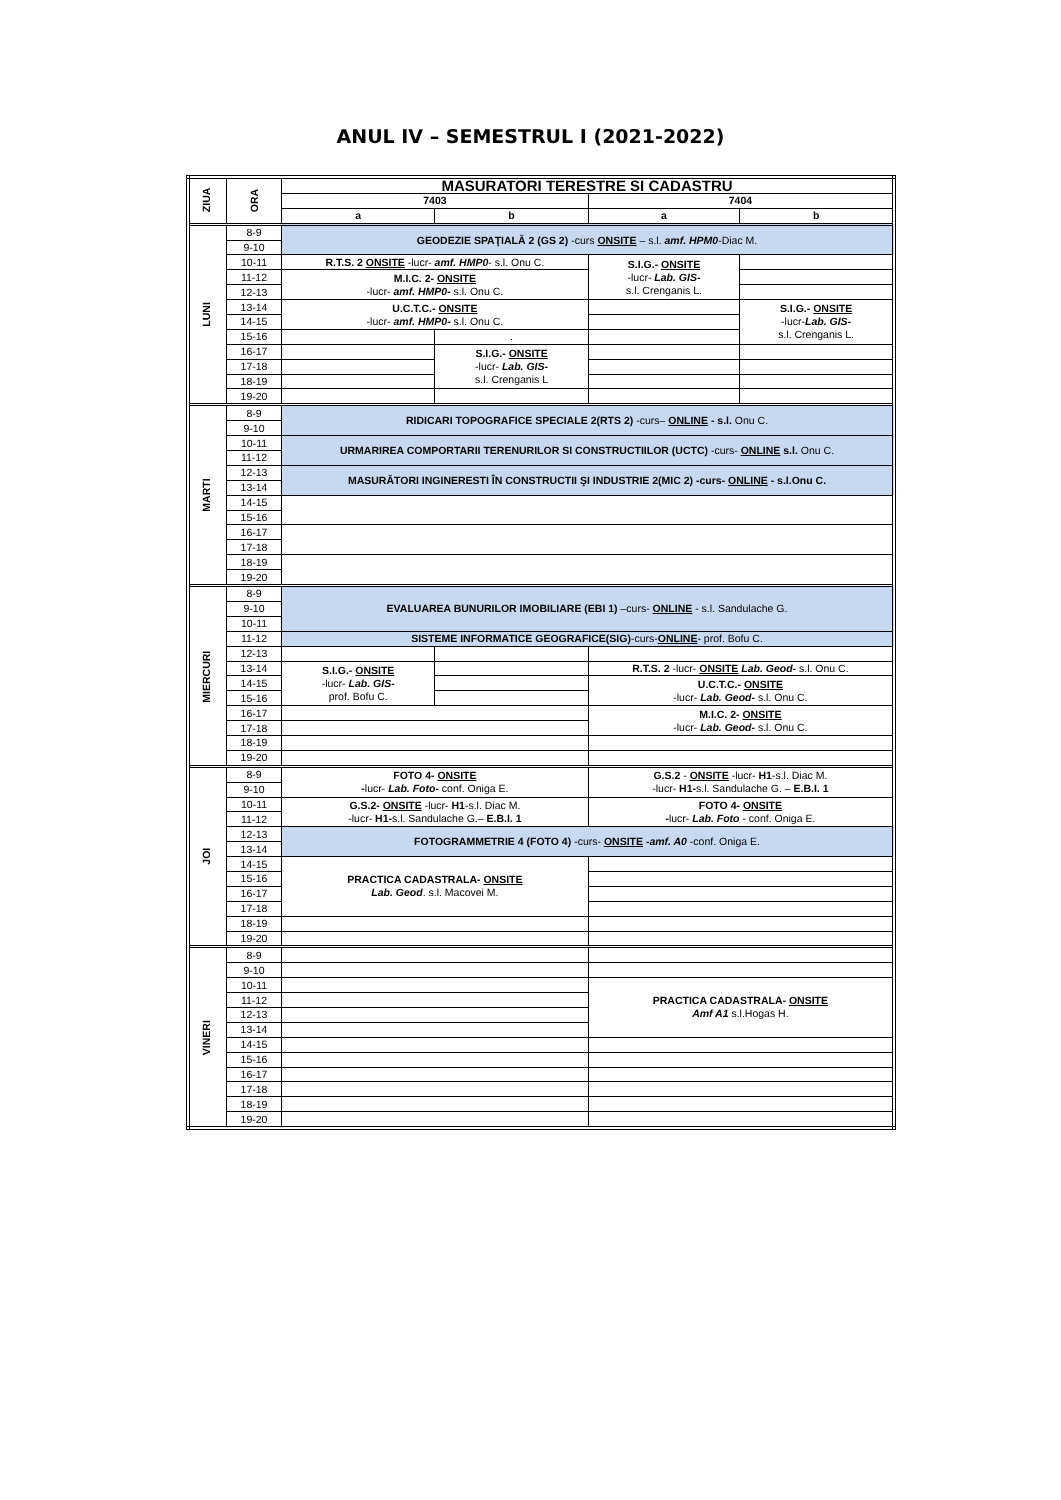ANUL IV – SEMESTRUL I (2021-2022)
| ZIUA | ORA | MASURATORI TERESTRE SI CADASTRU | | | |
| --- | --- | --- | --- | --- | --- |
| | | 7403 | | 7404 | |
| | | a | b | a | b |
| LUNI | 8-9 | GEODEZIE SPAŢIALĂ 2 (GS 2) -curs ONSITE – s.l. amf. HPM0 -Diac M. | | | |
| | 9-10 | | | | |
| | 10-11 | R.T.S. 2 ONSITE -lucr- amf. HMP0 - s.l. Onu C. | | S.I.G.- ONSITE -lucr- Lab. GIS- s.l. Crenganis L. | |
| | 11-12 | M.I.C. 2- ONSITE -lucr- amf. HMP0- s.l. Onu C. | | | |
| | 12-13 | | | | |
| | 13-14 | U.C.T.C.- ONSITE -lucr- amf. HMP0- s.l. Onu C. | | | S.I.G.- ONSITE -lucr- Lab. GIS- s.l. Crenganis L. |
| | 14-15 | | | | |
| | 15-16 | | . | | |
| | 16-17 | | S.I.G.- ONSITE -lucr- Lab. GIS- s.l. Crenganis L | | |
| | 17-18 | | | | |
| | 18-19 | | | | |
| | 19-20 | | | | |
| MARTI | 8-9 | RIDICARI TOPOGRAFICE SPECIALE 2(RTS 2) -curs– ONLINE - s.l. Onu C. | | | |
| | 9-10 | | | | |
| | 10-11 | URMARIREA COMPORTARII TERENURILOR SI CONSTRUCTIILOR (UCTC) -curs- ONLINE s.l. Onu C. | | | |
| | 11-12 | | | | |
| | 12-13 | MASURĂTORI INGINERESTI ÎN CONSTRUCTII ŞI INDUSTRIE 2(MIC 2) -curs- ONLINE - s.l.Onu C. | | | |
| | 13-14 | | | | |
| | 14-15 | | | | |
| | 15-16 | | | | |
| | 16-17 | | | | |
| | 17-18 | | | | |
| | 18-19 | | | | |
| | 19-20 | | | | |
| MIERCURI | 8-9 | EVALUAREA BUNURILOR IMOBILIARE (EBI 1) –curs- ONLINE - s.l. Sandulache G. | | | |
| | 9-10 | | | | |
| | 10-11 | | | | |
| | 11-12 | SISTEME INFORMATICE GEOGRAFICE(SIG) -curs- ONLINE - prof. Bofu C. | | | |
| | 12-13 | | | | |
| | 13-14 | S.I.G.- ONSITE -lucr- Lab. GIS- prof. Bofu C. | | R.T.S. 2 -lucr- ONSITE Lab. Geod- s.l. Onu C. | |
| | 14-15 | | | U.C.T.C.- ONSITE -lucr- Lab. Geod- s.l. Onu C. | |
| | 15-16 | | | | |
| | 16-17 | | | M.I.C. 2- ONSITE -lucr- Lab. Geod- s.l. Onu C. | |
| | 17-18 | | | | |
| | 18-19 | | | | |
| | 19-20 | | | | |
| JOI | 8-9 | FOTO 4- ONSITE - lucr- Lab. Foto- conf. Oniga E. | | G.S.2 - ONSITE -lucr- H1 -s.l. Diac M. -lucr- H1- s.l. Sandulache G. – E.B.I. 1 | |
| | 9-10 | | | | |
| | 10-11 | G.S.2- ONSITE -lucr- H1 -s.l. Diac M. -lucr- H1- s.l. Sandulache G.– E.B.I. 1 | | FOTO 4- ONSITE - lucr- Lab. Foto - conf. Oniga E. | |
| | 11-12 | | | | |
| | 12-13 | FOTOGRAMMETRIE 4 (FOTO 4) -curs- ONSITE -amf. A0 -conf. Oniga E. | | | |
| | 13-14 | | | | |
| | 14-15 | PRACTICA CADASTRALA- ONSITE Lab. Geod . s.l. Macovei M. | | | |
| | 15-16 | | | | |
| | 16-17 | | | | |
| | 17-18 | | | | |
| | 18-19 | | | | |
| | 19-20 | | | | |
| VINERI | 8-9 | | | | |
| | 9-10 | | | | |
| | 10-11 | | | PRACTICA CADASTRALA- ONSITE Amf A1 s.l.Hogas H. | |
| | 11-12 | | | | |
| | 12-13 | | | | |
| | 13-14 | | | | |
| | 14-15 | | | | |
| | 15-16 | | | | |
| | 16-17 | | | | |
| | 17-18 | | | | |
| | 18-19 | | | | |
| | 19-20 | | | | |